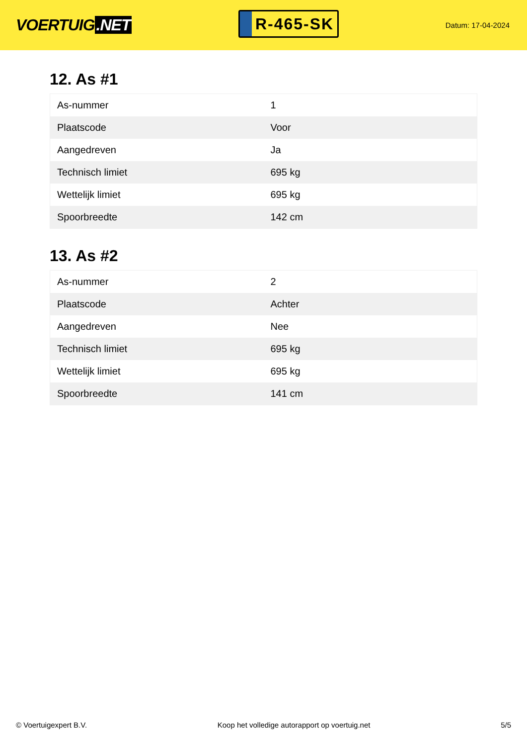VOERTUIG.NET
R-465-SK
Datum: 17-04-2024
12. As #1
| As-nummer | 1 |
| Plaatscode | Voor |
| Aangedreven | Ja |
| Technisch limiet | 695 kg |
| Wettelijk limiet | 695 kg |
| Spoorbreedte | 142 cm |
13. As #2
| As-nummer | 2 |
| Plaatscode | Achter |
| Aangedreven | Nee |
| Technisch limiet | 695 kg |
| Wettelijk limiet | 695 kg |
| Spoorbreedte | 141 cm |
© Voertuigexpert B.V. Koop het volledige autorapport op voertuig.net 5/5